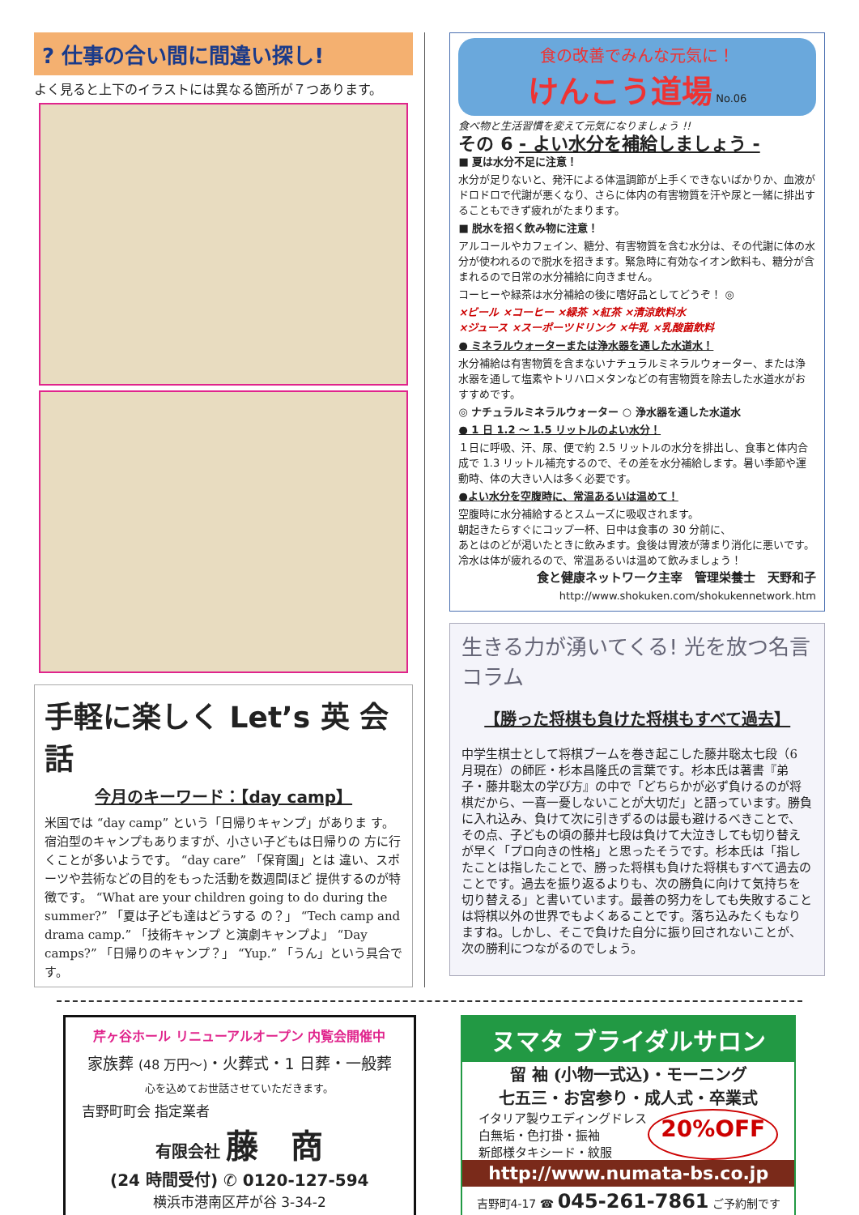? 仕事の合い間に間違い探し!
よく見ると上下のイラストには異なる箇所が７つあります。
手軽に楽しく Let’s 英 会 話
今月のキーワード：【day camp】
米国では “day camp” という「日帰りキャンプ」がありま す。宿泊型のキャンプもありますが、小さい子どもは日帰りの 方に行くことが多いようです。 “day care” 「保育園」とは 違い、スポーツや芸術などの目的をもった活動を数週間ほど 提供するのが特徴です。 “What are your children going to do during the summer?” 「夏は子ども達はどうする の？」 “Tech camp and drama camp.” 「技術キャンプ と演劇キャンプよ」 “Day camps?” 「日帰りのキャンプ？」 “Yup.” 「うん」という具合です。
食の改善でみんな元気に！
けんこう道場 No.06
食べ物と生活習慣を変えて元気になりましょう !!
その 6 - よい水分を補給しましょう -
■ 夏は水分不足に注意！
水分が足りないと、発汗による体温調節が上手くできないばかりか、血液がドロドロで代謝が悪くなり、さらに体内の有害物質を汗や尿と一緒に排出することもできず疲れがたまります。
■ 脱水を招く飲み物に注意！
アルコールやカフェイン、糖分、有害物質を含む水分は、その代謝に体の水分が使われるので脱水を招きます。緊急時に有効なイオン飲料も、糖分が含まれるので日常の水分補給に向きません。
コーヒーや緑茶は水分補給の後に嗜好品としてどうぞ！ ◎
×ビール ×コーヒー ×緑茶 ×紅茶 ×清涼飲料水
×ジュース ×スーポーツドリンク ×牛乳 ×乳酸菌飲料
● ミネラルウォーターまたは浄水器を通した水道水！
水分補給は有害物質を含まないナチュラルミネラルウォーター、または浄水器を通して塩素やトリハロメタンなどの有害物質を除去した水道水がおすすめです。
◎ ナチュラルミネラルウォーター ○ 浄水器を通した水道水
● 1 日 1.2 ～ 1.5 リットルのよい水分！
１日に呼吸、汗、尿、便で約 2.5 リットルの水分を排出し、食事と体内合成で 1.3 リットル補充するので、その差を水分補給します。暑い季節や運動時、体の大きい人は多く必要です。
●よい水分を空腹時に、常温あるいは温めて！
空腹時に水分補給するとスムーズに吸収されます。
朝起きたらすぐにコップ一杯、日中は食事の 30 分前に、
あとはのどが渇いたときに飲みます。食後は胃液が薄まり消化に悪いです。冷水は体が疲れるので、常温あるいは温めて飲みましょう！
食と健康ネットワーク主宰　管理栄養士　天野和子
http://www.shokuken.com/shokukennetwork.htm
生きる力が湧いてくる! 光を放つ名言コラム
【勝った将棋も負けた将棋もすべて過去】
中学生棋士として将棋ブームを巻き起こした藤井聡太七段（6 月現在）の師匠・杉本昌隆氏の言葉です。杉本氏は著書『弟子・藤井聡太の学び方』の中で「どちらかが必ず負けるのが将棋だから、一喜一憂しないことが大切だ」と語っています。勝負に入れ込み、負けて次に引きずるのは最も避けるべきことで、その点、子どもの頃の藤井七段は負けて大泣きしても切り替えが早く「プロ向きの性格」と思ったそうです。杉本氏は「指したことは指したことで、勝った将棋も負けた将棋もすべて過去のことです。過去を振り返るよりも、次の勝負に向けて気持ちを切り替える」と書いています。最善の努力をしても失敗することは将棋以外の世界でもよくあることです。落ち込みたくもなりますね。しかし、そこで負けた自分に振り回されないことが、次の勝利につながるのでしょう。
芹ヶ谷ホール リニューアルオープン 内覧会開催中
家族葬 (48 万円～)・火葬式・1 日葬・一般葬
心を込めてお世話させていただきます。
吉野町町会 指定業者
有限会社 藤　商
(24 時間受付) ✆ 0120-127-594
横浜市港南区芹が谷 3-34-2
ヌマタ ブライダルサロン
留 袖 (小物一式込)・モーニング
七五三・お宮参り・成人式・卒業式
イタリア製ウエディングドレス
白無垢・色打掛・振袖
新郎様タキシード・紋服
20%OFF
http://www.numata-bs.co.jp
吉野町4-17 ☎ 045-261-7861 ご予約制です